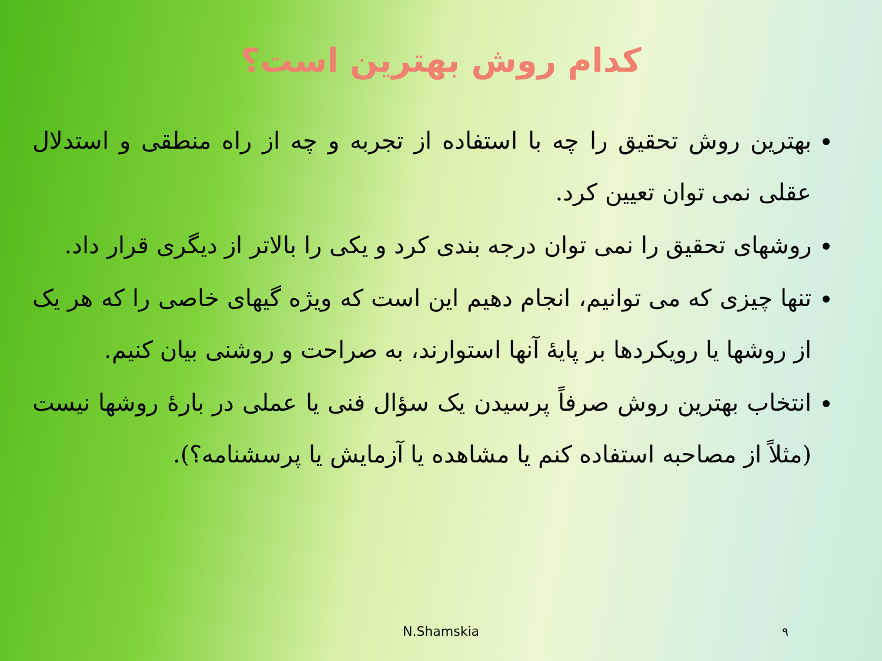کدام روش بهترین است؟
بهترین روش تحقیق را چه با استفاده از تجربه و چه از راه منطقی و استدلال عقلی نمی توان تعیین کرد.
روشهای تحقیق را نمی توان درجه بندی کرد و یکی را بالاتر از دیگری قرار داد.
تنها چیزی که می توانیم، انجام دهیم این است که ویژه گیهای خاصی را که هر یک از روشها یا رویکردها بر پایهٔ آنها استوارند، به صراحت و روشنی بیان کنیم.
انتخاب بهترین روش صرفاً پرسیدن یک سؤال فنی یا عملی در بارهٔ روشها نیست (مثلاً از مصاحبه استفاده کنم یا مشاهده یا آزمایش یا پرسشنامه؟).
N.Shamskia ۹